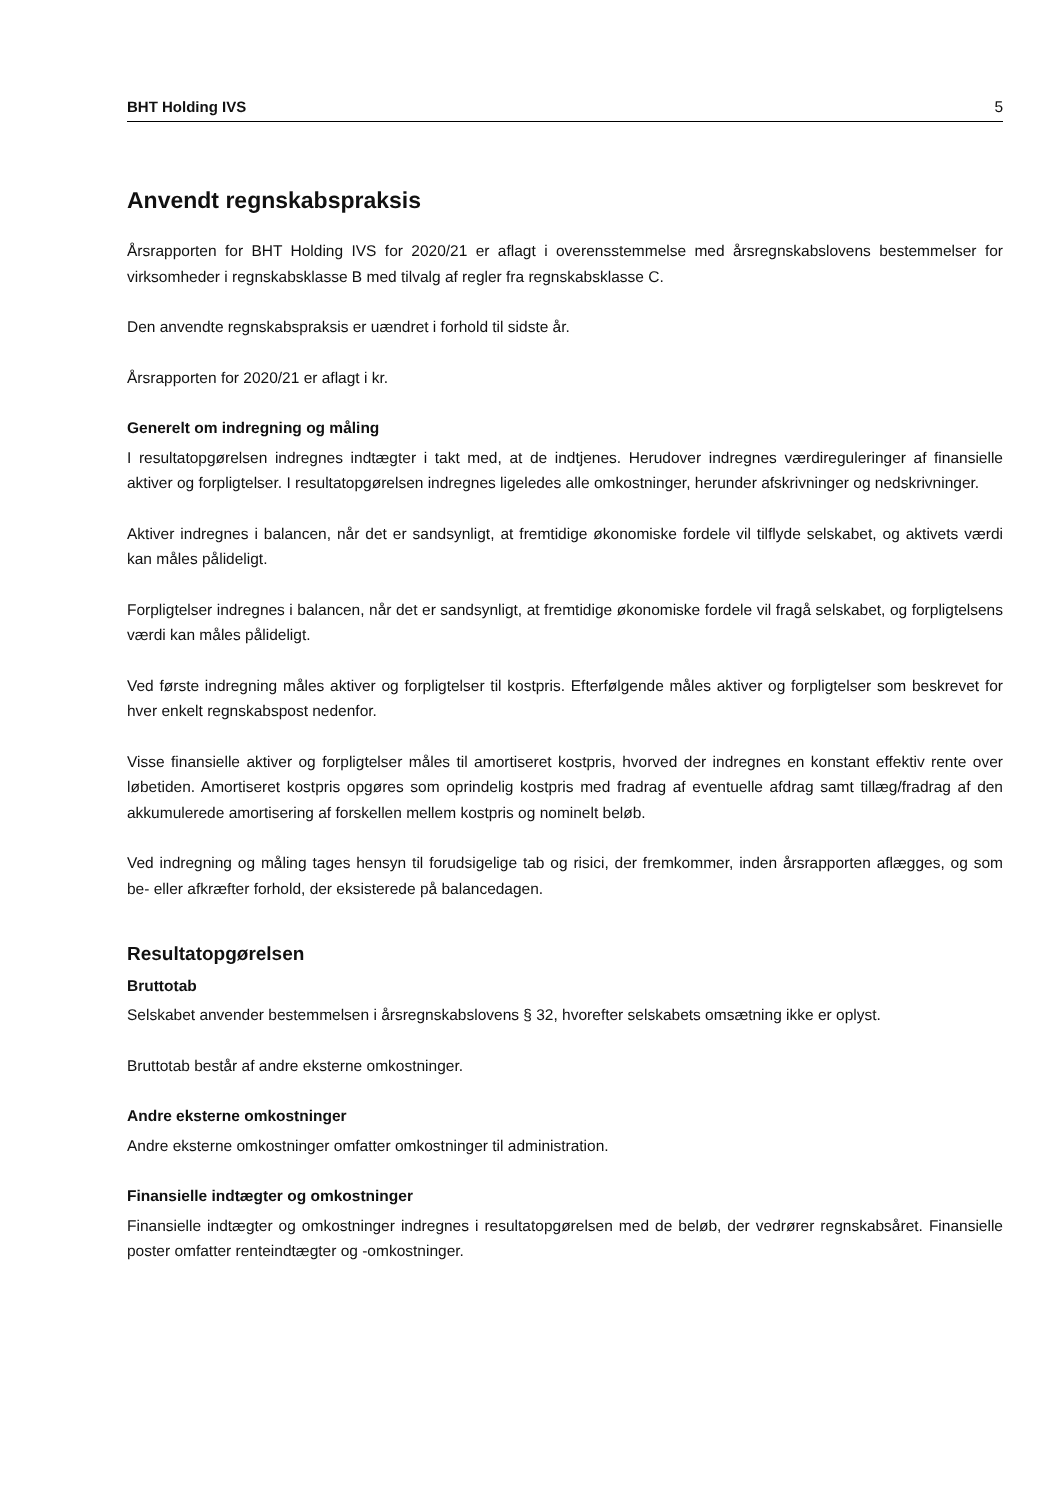BHT Holding IVS 5
Anvendt regnskabspraksis
Årsrapporten for BHT Holding IVS for 2020/21 er aflagt i overensstemmelse med årsregnskabslovens bestemmelser for virksomheder i regnskabsklasse B med tilvalg af regler fra regnskabsklasse C.
Den anvendte regnskabspraksis er uændret i forhold til sidste år.
Årsrapporten for 2020/21 er aflagt i kr.
Generelt om indregning og måling
I resultatopgørelsen indregnes indtægter i takt med, at de indtjenes. Herudover indregnes værdireguleringer af finansielle aktiver og forpligtelser. I resultatopgørelsen indregnes ligeledes alle omkostninger, herunder afskrivninger og nedskrivninger.
Aktiver indregnes i balancen, når det er sandsynligt, at fremtidige økonomiske fordele vil tilflyde selskabet, og aktivets værdi kan måles pålideligt.
Forpligtelser indregnes i balancen, når det er sandsynligt, at fremtidige økonomiske fordele vil fragå selskabet, og forpligtelsens værdi kan måles pålideligt.
Ved første indregning måles aktiver og forpligtelser til kostpris. Efterfølgende måles aktiver og forpligtelser som beskrevet for hver enkelt regnskabspost nedenfor.
Visse finansielle aktiver og forpligtelser måles til amortiseret kostpris, hvorved der indregnes en konstant effektiv rente over løbetiden. Amortiseret kostpris opgøres som oprindelig kostpris med fradrag af eventuelle afdrag samt tillæg/fradrag af den akkumulerede amortisering af forskellen mellem kostpris og nominelt beløb.
Ved indregning og måling tages hensyn til forudsigelige tab og risici, der fremkommer, inden årsrapporten aflægges, og som be- eller afkræfter forhold, der eksisterede på balancedagen.
Resultatopgørelsen
Bruttotab
Selskabet anvender bestemmelsen i årsregnskabslovens § 32, hvorefter selskabets omsætning ikke er oplyst.
Bruttotab består af andre eksterne omkostninger.
Andre eksterne omkostninger
Andre eksterne omkostninger omfatter omkostninger til administration.
Finansielle indtægter og omkostninger
Finansielle indtægter og omkostninger indregnes i resultatopgørelsen med de beløb, der vedrører regnskabsåret. Finansielle poster omfatter renteindtægter og -omkostninger.